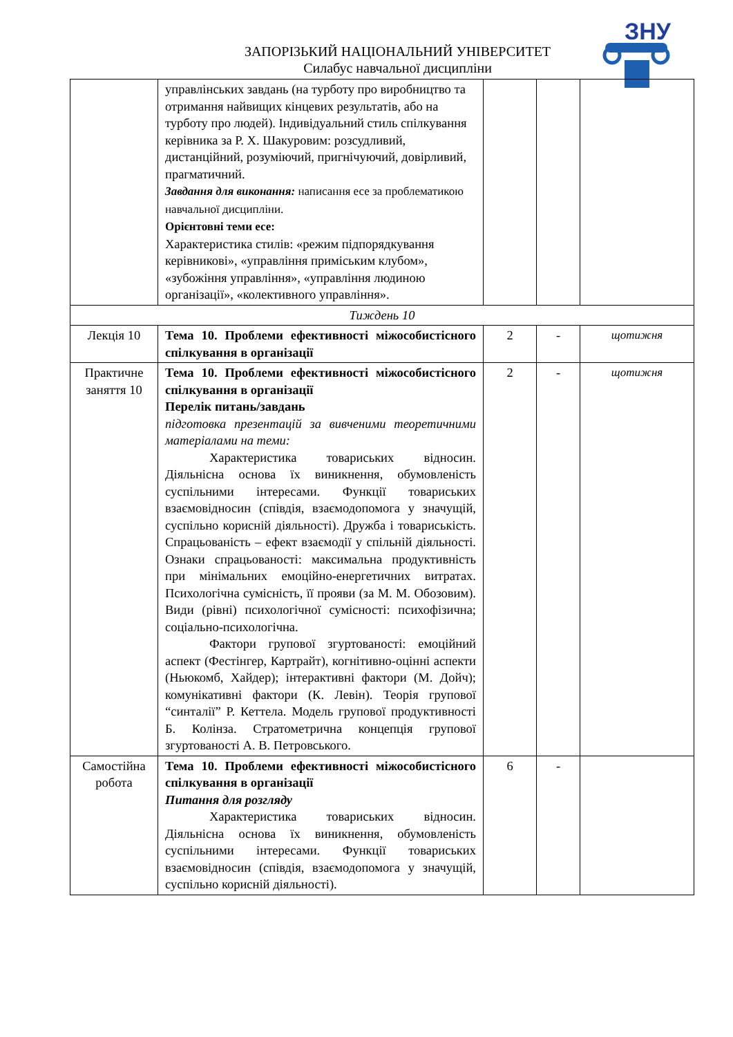ЗНУ
ЗАПОРІЗЬКИЙ НАЦІОНАЛЬНИЙ УНІВЕРСИТЕТ
Силабус навчальної дисципліни
| | управлінських завдань (на турботу про виробництво та отримання найвищих кінцевих результатів, або на турботу про людей). Індивідуальний стиль спілкування керівника за Р. Х. Шакуровим: розсудливий, дистанційний, розуміючий, пригнічуючий, довірливий, прагматичний. Завдання для виконання: написання есе за проблематикою навчальної дисципліни. Орієнтовні теми есе: Характеристика стилів: «режим підпорядкування керівникові», «управління приміським клубом», «зубожіння управління», «управління людиною організації», «колективного управління». | | | |
| Тиждень 10 | | | | |
| Лекція 10 | Тема 10. Проблеми ефективності міжособистісного спілкування в організації | 2 | - | щотижня |
| Практичне заняття 10 | Тема 10. Проблеми ефективності міжособистісного спілкування в організації Перелік питань/завдань підготовка презентацій за вивченими теоретичними матеріалами на теми: Характеристика товариських відносин. Діяльнісна основа їх виникнення, обумовленість суспільними інтересами. Функції товариських взаємовідносин (співдія, взаємодопомога у значущій, суспільно корисній діяльності). Дружба і товариськість. Спрацьованість – ефект взаємодії у спільній діяльності. Ознаки спрацьованості: максимальна продуктивність при мінімальних емоційно-енергетичних витратах. Психологічна сумісність, її прояви (за М. М. Обозовим). Види (рівні) психологічної сумісності: психофізична; соціально-психологічна. Фактори групової згуртованості: емоційний аспект (Фестінгер, Картрайт), когнітивно-оцінні аспекти (Ньюкомб, Хайдер); інтерактивні фактори (М. Дойч); комунікативні фактори (К. Левін). Теорія групової “синталії” Р. Кеттела. Модель групової продуктивності Б. Колінза. Стратометрична концепція групової згуртованості А. В. Петровського. | 2 | - | щотижня |
| Самостійна робота | Тема 10. Проблеми ефективності міжособистісного спілкування в організації Питання для розгляду Характеристика товариських відносин. Діяльнісна основа їх виникнення, обумовленість суспільними інтересами. Функції товариських взаємовідносин (співдія, взаємодопомога у значущій, суспільно корисній діяльності). | 6 | - | |